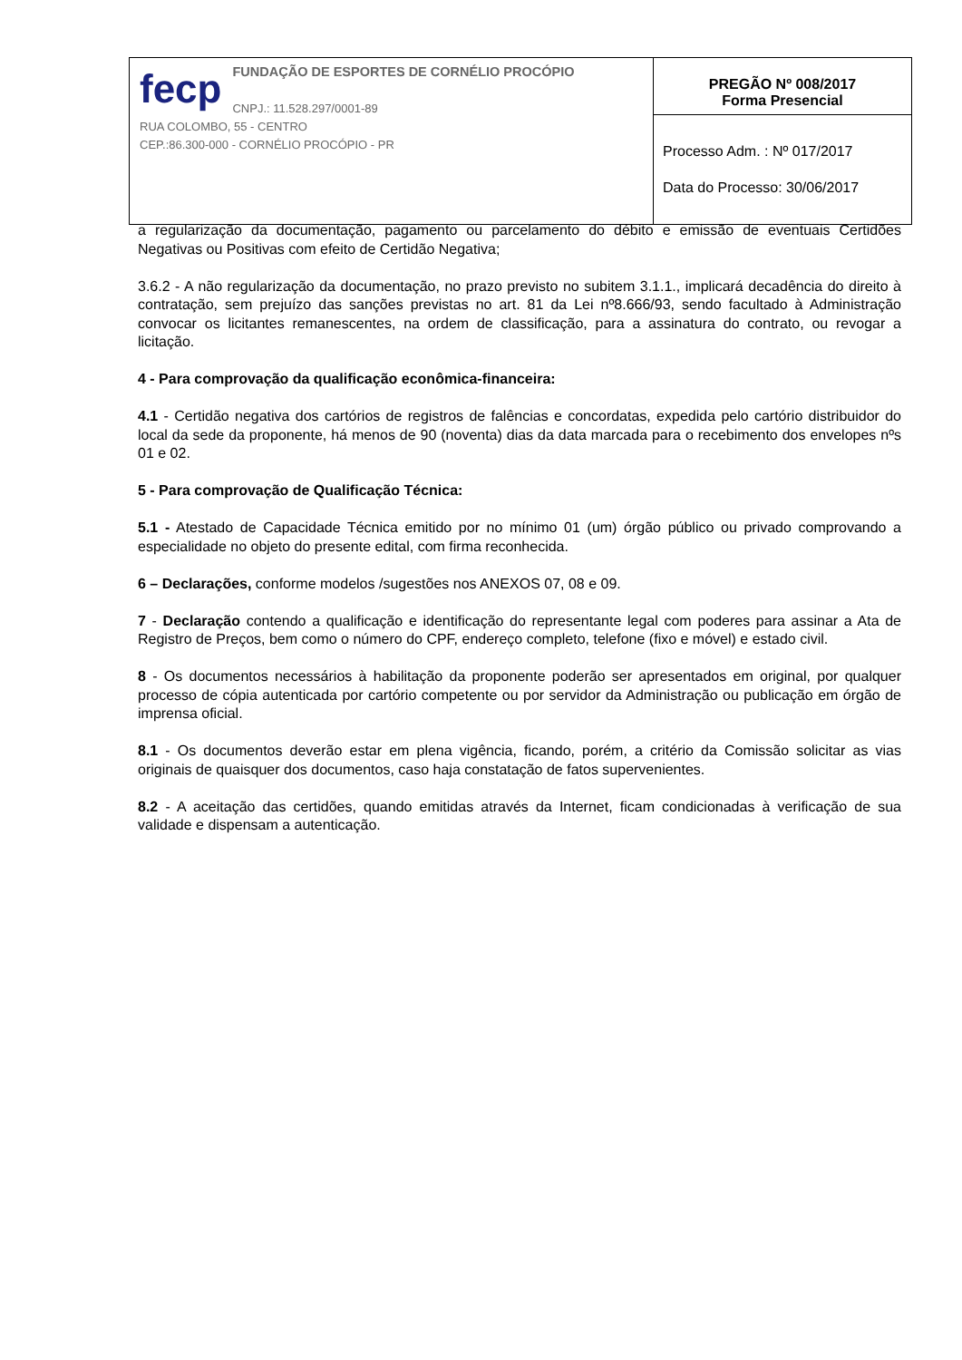| fecp FUNDAÇÃO DE ESPORTES DE CORNÉLIO PROCÓPIO CNPJ.: 11.528.297/0001-89 RUA COLOMBO, 55 - CENTRO CEP.:86.300-000 - CORNÉLIO PROCÓPIO - PR | PREGÃO Nº 008/2017 Forma Presencial |
| | Processo Adm. : Nº 017/2017 Data do Processo: 30/06/2017 |
a regularização da documentação, pagamento ou parcelamento do débito e emissão de eventuais Certidões Negativas ou Positivas com efeito de Certidão Negativa;
3.6.2 - A não regularização da documentação, no prazo previsto no subitem 3.1.1., implicará decadência do direito à contratação, sem prejuízo das sanções previstas no art. 81 da Lei nº8.666/93, sendo facultado à Administração convocar os licitantes remanescentes, na ordem de classificação, para a assinatura do contrato, ou revogar a licitação.
4 - Para comprovação da qualificação econômica-financeira:
4.1 - Certidão negativa dos cartórios de registros de falências e concordatas, expedida pelo cartório distribuidor do local da sede da proponente, há menos de 90 (noventa) dias da data marcada para o recebimento dos envelopes nºs 01 e 02.
5 - Para comprovação de Qualificação Técnica:
5.1 - Atestado de Capacidade Técnica emitido por no mínimo 01 (um) órgão público ou privado comprovando a especialidade no objeto do presente edital, com firma reconhecida.
6 – Declarações, conforme modelos /sugestões nos ANEXOS 07, 08 e 09.
7 - Declaração contendo a qualificação e identificação do representante legal com poderes para assinar a Ata de Registro de Preços, bem como o número do CPF, endereço completo, telefone (fixo e móvel) e estado civil.
8 - Os documentos necessários à habilitação da proponente poderão ser apresentados em original, por qualquer processo de cópia autenticada por cartório competente ou por servidor da Administração ou publicação em órgão de imprensa oficial.
8.1 - Os documentos deverão estar em plena vigência, ficando, porém, a critério da Comissão solicitar as vias originais de quaisquer dos documentos, caso haja constatação de fatos supervenientes.
8.2 - A aceitação das certidões, quando emitidas através da Internet, ficam condicionadas à verificação de sua validade e dispensam a autenticação.